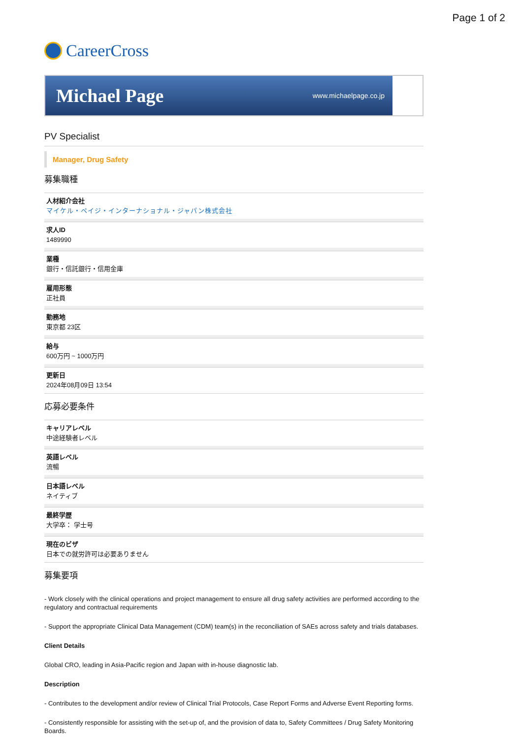Page 1 of 2
CareerCross
Michael Page www.michaelpage.co.jp
PV Specialist
Manager, Drug Safety
募集職種
人材紹介会社
マイケル・ペイジ・インターナショナル・ジャパン株式会社
求人ID
1489990
業種
銀行・信託銀行・信用金庫
雇用形態
正社員
勤務地
東京都 23区
給与
600万円 ~ 1000万円
更新日
2024年08月09日 13:54
応募必要条件
キャリアレベル
中途経験者レベル
英語レベル
流暢
日本語レベル
ネイティブ
最終学歴
大学卒： 学士号
現在のビザ
日本での就労許可は必要ありません
募集要項
- Work closely with the clinical operations and project management to ensure all drug safety activities are performed according to the regulatory and contractual requirements
- Support the appropriate Clinical Data Management (CDM) team(s) in the reconciliation of SAEs across safety and trials databases.
Client Details
Global CRO, leading in Asia-Pacific region and Japan with in-house diagnostic lab.
Description
- Contributes to the development and/or review of Clinical Trial Protocols, Case Report Forms and Adverse Event Reporting forms.
- Consistently responsible for assisting with the set-up of, and the provision of data to, Safety Committees / Drug Safety Monitoring Boards.